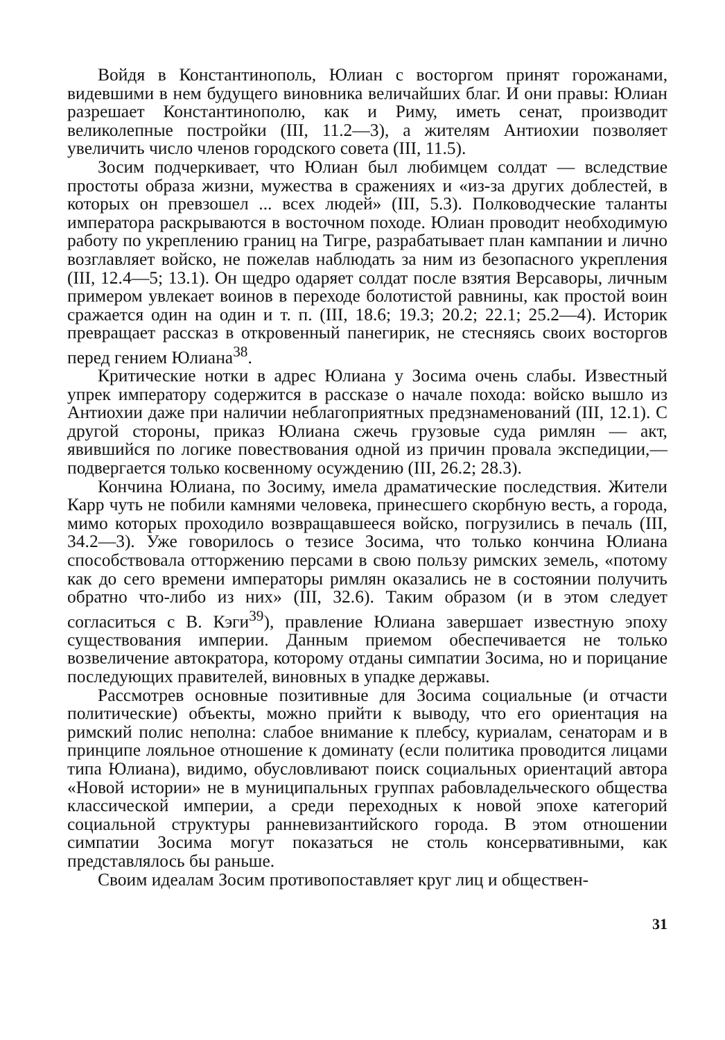Войдя в Константинополь, Юлиан с восторгом принят горожанами, видевшими в нем будущего виновника величайших благ. И они правы: Юлиан разрешает Константинополю, как и Риму, иметь сенат, производит великолепные постройки (III, 11.2—3), а жителям Антиохии позволяет увеличить число членов городского совета (III, 11.5).
Зосим подчеркивает, что Юлиан был любимцем солдат — вследствие простоты образа жизни, мужества в сражениях и «из-за других доблестей, в которых он превзошел ... всех людей» (III, 5.3). Полководческие таланты императора раскрываются в восточном походе. Юлиан проводит необходимую работу по укреплению границ на Тигре, разрабатывает план кампании и лично возглавляет войско, не пожелав наблюдать за ним из безопасного укрепления (III, 12.4—5; 13.1). Он щедро одаряет солдат после взятия Версаворы, личным примером увлекает воинов в переходе болотистой равнины, как простой воин сражается один на один и т. п. (III, 18.6; 19.3; 20.2; 22.1; 25.2—4). Историк превращает рассказ в откровенный панегирик, не стесняясь своих восторгов перед гением Юлиана<sup>38</sup>.
Критические нотки в адрес Юлиана у Зосима очень слабы. Известный упрек императору содержится в рассказе о начале похода: войско вышло из Антиохии даже при наличии неблагоприятных предзнаменований (III, 12.1). С другой стороны, приказ Юлиана сжечь грузовые суда римлян — акт, явившийся по логике повествования одной из причин провала экспедиции,— подвергается только косвенному осуждению (III, 26.2; 28.3).
Кончина Юлиана, по Зосиму, имела драматические последствия. Жители Карр чуть не побили камнями человека, принесшего скорбную весть, а города, мимо которых проходило возвращавшееся войско, погрузились в печаль (III, 34.2—3). Уже говорилось о тезисе Зосима, что только кончина Юлиана способствовала отторжению персами в свою пользу римских земель, «потому как до сего времени императоры римлян оказались не в состоянии получить обратно что-либо из них» (III, 32.6). Таким образом (и в этом следует согласиться с В. Кэги<sup>39</sup>), правление Юлиана завершает известную эпоху существования империи. Данным приемом обеспечивается не только возвеличение автократора, которому отданы симпатии Зосима, но и порицание последующих правителей, виновных в упадке державы.
Рассмотрев основные позитивные для Зосима социальные (и отчасти политические) объекты, можно прийти к выводу, что его ориентация на римский полис неполна: слабое внимание к плебсу, куриалам, сенаторам и в принципе лояльное отношение к доминату (если политика проводится лицами типа Юлиана), видимо, обусловливают поиск социальных ориентаций автора «Новой истории» не в муниципальных группах рабовладельческого общества классической империи, а среди переходных к новой эпохе категорий социальной структуры ранневизантийского города. В этом отношении симпатии Зосима могут показаться не столь консервативными, как представлялось бы раньше.
Своим идеалам Зосим противопоставляет круг лиц и общест­вен-
31